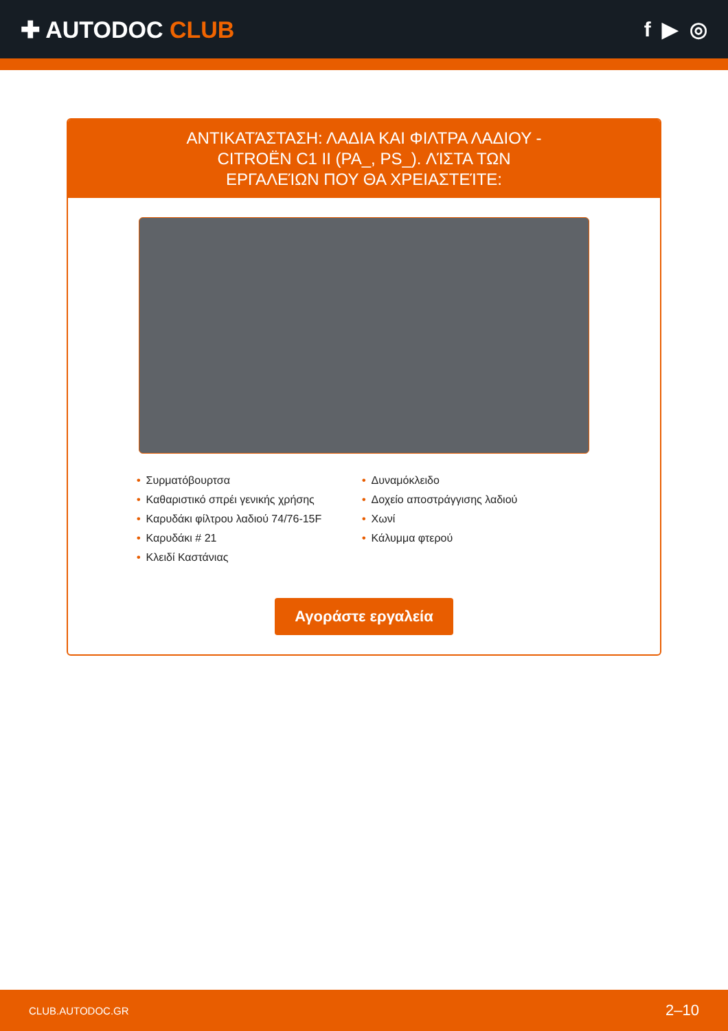✚ AUTODOC CLUB f ▶ ◎
ΑΝΤΙΚΑΤΆΣΤΑΣΗ: ΛΑΔΙΑ ΚΑΙ ΦΙΛΤΡΑ ΛΑΔΙΟΥ - CITROËN C1 II (PA_, PS_). ΛΊΣΤΑ ΤΩΝ ΕΡΓΑΛΕΊΩΝ ΠΟΥ ΘΑ ΧΡΕΙΑΣΤΕΊΤΕ:
• Συρματόβουρτσα
• Καθαριστικό σπρέι γενικής χρήσης
• Καρυδάκι φίλτρου λαδιού 74/76-15F
• Καρυδάκι # 21
• Κλειδί Καστάνιας
• Δυναμόκλειδο
• Δοχείο αποστράγγισης λαδιού
• Χωνί
• Κάλυμμα φτερού
Αγοράστε εργαλεία
CLUB.AUTODOC.GR 2–10